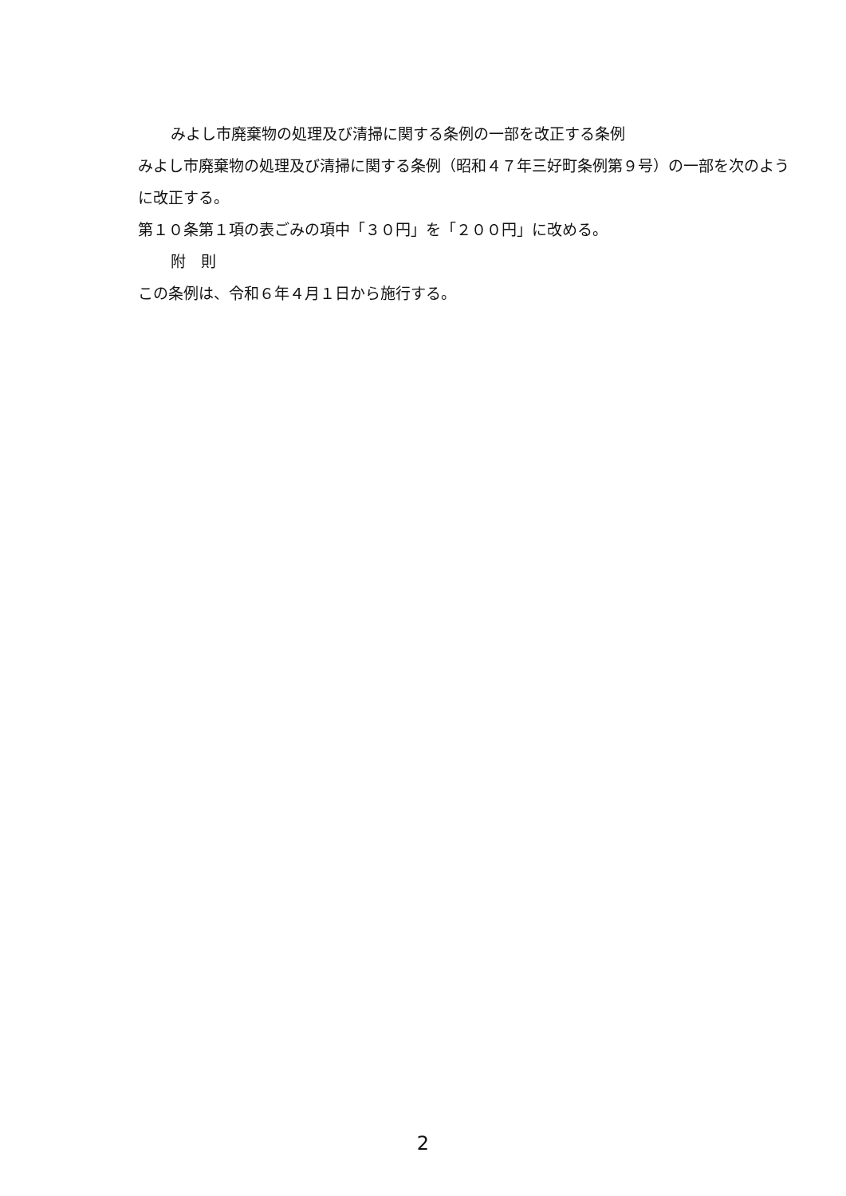みよし市廃棄物の処理及び清掃に関する条例の一部を改正する条例
みよし市廃棄物の処理及び清掃に関する条例（昭和４７年三好町条例第９号）の一部を次のように改正する。
第１０条第１項の表ごみの項中「３０円」を「２００円」に改める。
附　則
この条例は、令和６年４月１日から施行する。
2